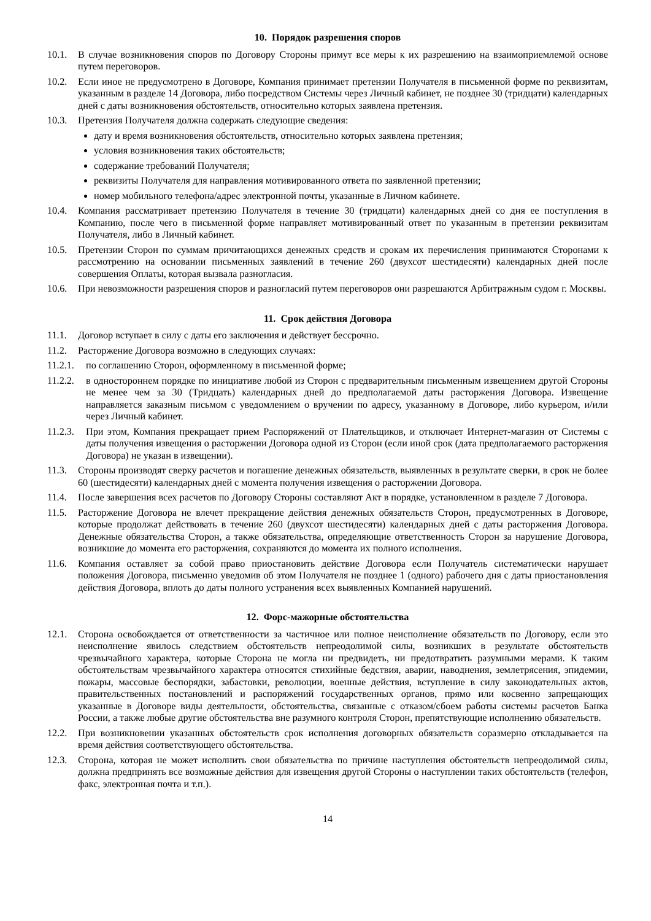10. Порядок разрешения споров
10.1. В случае возникновения споров по Договору Стороны примут все меры к их разрешению на взаимоприемлемой основе путем переговоров.
10.2. Если иное не предусмотрено в Договоре, Компания принимает претензии Получателя в письменной форме по реквизитам, указанным в разделе 14 Договора, либо посредством Системы через Личный кабинет, не позднее 30 (тридцати) календарных дней с даты возникновения обстоятельств, относительно которых заявлена претензия.
10.3. Претензия Получателя должна содержать следующие сведения:
дату и время возникновения обстоятельств, относительно которых заявлена претензия;
условия возникновения таких обстоятельств;
содержание требований Получателя;
реквизиты Получателя для направления мотивированного ответа по заявленной претензии;
номер мобильного телефона/адрес электронной почты, указанные в Личном кабинете.
10.4. Компания рассматривает претензию Получателя в течение 30 (тридцати) календарных дней со дня ее поступления в Компанию, после чего в письменной форме направляет мотивированный ответ по указанным в претензии реквизитам Получателя, либо в Личный кабинет.
10.5. Претензии Сторон по суммам причитающихся денежных средств и срокам их перечисления принимаются Сторонами к рассмотрению на основании письменных заявлений в течение 260 (двухсот шестидесяти) календарных дней после совершения Оплаты, которая вызвала разногласия.
10.6. При невозможности разрешения споров и разногласий путем переговоров они разрешаются Арбитражным судом г. Москвы.
11. Срок действия Договора
11.1. Договор вступает в силу с даты его заключения и действует бессрочно.
11.2. Расторжение Договора возможно в следующих случаях:
11.2.1. по соглашению Сторон, оформленному в письменной форме;
11.2.2. в одностороннем порядке по инициативе любой из Сторон с предварительным письменным извещением другой Стороны не менее чем за 30 (Тридцать) календарных дней до предполагаемой даты расторжения Договора. Извещение направляется заказным письмом с уведомлением о вручении по адресу, указанному в Договоре, либо курьером, и/или через Личный кабинет.
11.2.3. При этом, Компания прекращает прием Распоряжений от Плательщиков, и отключает Интернет-магазин от Системы с даты получения извещения о расторжении Договора одной из Сторон (если иной срок (дата предполагаемого расторжения Договора) не указан в извещении).
11.3. Стороны производят сверку расчетов и погашение денежных обязательств, выявленных в результате сверки, в срок не более 60 (шестидесяти) календарных дней с момента получения извещения о расторжении Договора.
11.4. После завершения всех расчетов по Договору Стороны составляют Акт в порядке, установленном в разделе 7 Договора.
11.5. Расторжение Договора не влечет прекращение действия денежных обязательств Сторон, предусмотренных в Договоре, которые продолжат действовать в течение 260 (двухсот шестидесяти) календарных дней с даты расторжения Договора. Денежные обязательства Сторон, а также обязательства, определяющие ответственность Сторон за нарушение Договора, возникшие до момента его расторжения, сохраняются до момента их полного исполнения.
11.6. Компания оставляет за собой право приостановить действие Договора если Получатель систематически нарушает положения Договора, письменно уведомив об этом Получателя не позднее 1 (одного) рабочего дня с даты приостановления действия Договора, вплоть до даты полного устранения всех выявленных Компанией нарушений.
12. Форс-мажорные обстоятельства
12.1. Сторона освобождается от ответственности за частичное или полное неисполнение обязательств по Договору, если это неисполнение явилось следствием обстоятельств непреодолимой силы, возникших в результате обстоятельств чрезвычайного характера, которые Сторона не могла ни предвидеть, ни предотвратить разумными мерами. К таким обстоятельствам чрезвычайного характера относятся стихийные бедствия, аварии, наводнения, землетрясения, эпидемии, пожары, массовые беспорядки, забастовки, революции, военные действия, вступление в силу законодательных актов, правительственных постановлений и распоряжений государственных органов, прямо или косвенно запрещающих указанные в Договоре виды деятельности, обстоятельства, связанные с отказом/сбоем работы системы расчетов Банка России, а также любые другие обстоятельства вне разумного контроля Сторон, препятствующие исполнению обязательств.
12.2. При возникновении указанных обстоятельств срок исполнения договорных обязательств соразмерно откладывается на время действия соответствующего обстоятельства.
12.3. Сторона, которая не может исполнить свои обязательства по причине наступления обстоятельств непреодолимой силы, должна предпринять все возможные действия для извещения другой Стороны о наступлении таких обстоятельств (телефон, факс, электронная почта и т.п.).
14